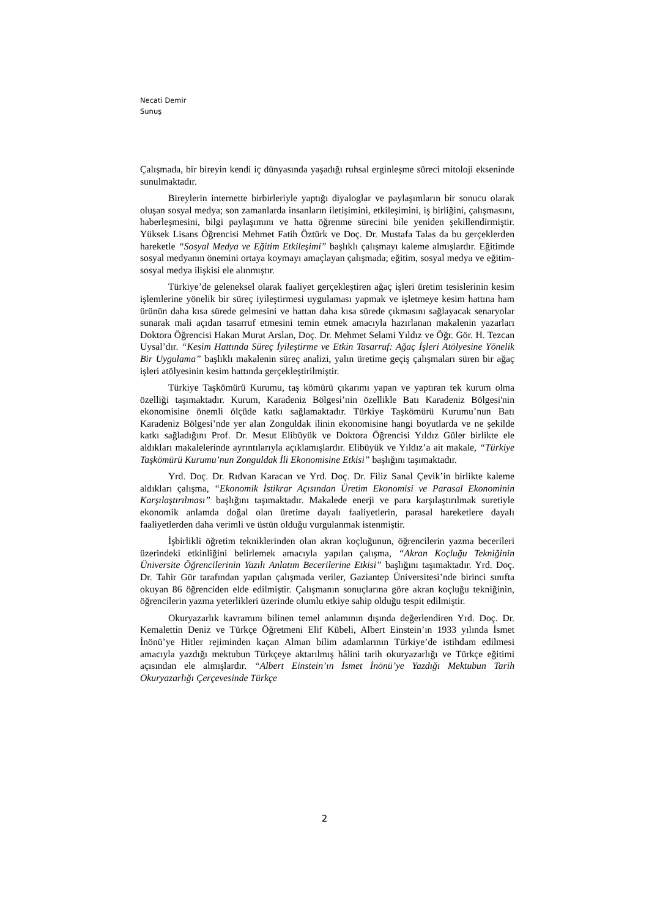Necati Demir
Sunuş
Çalışmada, bir bireyin kendi iç dünyasında yaşadığı ruhsal erginleşme süreci mitoloji ekseninde sunulmaktadır.
Bireylerin internette birbirleriyle yaptığı diyaloglar ve paylaşımların bir sonucu olarak oluşan sosyal medya; son zamanlarda insanların iletişimini, etkileşimini, iş birliğini, çalışmasını, haberleşmesini, bilgi paylaşımını ve hatta öğrenme sürecini bile yeniden şekillendirmiştir. Yüksek Lisans Öğrencisi Mehmet Fatih Öztürk ve Doç. Dr. Mustafa Talas da bu gerçeklerden hareketle “Sosyal Medya ve Eğitim Etkileşimi” başlıklı çalışmayı kaleme almışlardır. Eğitimde sosyal medyanın önemini ortaya koymayı amaçlayan çalışmada; eğitim, sosyal medya ve eğitim-sosyal medya ilişkisi ele alınmıştır.
Türkiye’de geleneksel olarak faaliyet gerçekleştiren ağaç işleri üretim tesislerinin kesim işlemlerine yönelik bir süreç iyileştirmesi uygulaması yapmak ve işletmeye kesim hattına ham ürünün daha kısa sürede gelmesini ve hattan daha kısa sürede çıkmasını sağlayacak senaryolar sunarak mali açıdan tasarruf etmesini temin etmek amacıyla hazırlanan makalenin yazarları Doktora Öğrencisi Hakan Murat Arslan, Doç. Dr. Mehmet Selami Yıldız ve Öğr. Gör. H. Tezcan Uysal’dır. “Kesim Hattında Süreç İyileştirme ve Etkin Tasarruf: Ağaç İşleri Atölyesine Yönelik Bir Uygulama” başlıklı makalenin süreç analizi, yalın üretime geçiş çalışmaları süren bir ağaç işleri atölyesinin kesim hattında gerçekleştirilmiştir.
Türkiye Taşkömürü Kurumu, taş kömürü çıkarımı yapan ve yaptıran tek kurum olma özelliği taşımaktadır. Kurum, Karadeniz Bölgesi’nin özellikle Batı Karadeniz Bölgesi'nin ekonomisine önemli ölçüde katkı sağlamaktadır. Türkiye Taşkömürü Kurumu’nun Batı Karadeniz Bölgesi’nde yer alan Zonguldak ilinin ekonomisine hangi boyutlarda ve ne şekilde katkı sağladığını Prof. Dr. Mesut Elibüyük ve Doktora Öğrencisi Yıldız Güler birlikte ele aldıkları makalelerinde ayrıntılarıyla açıklamışlardır. Elibüyük ve Yıldız’a ait makale, “Türkiye Taşkömürü Kurumu’nun Zonguldak İli Ekonomisine Etkisi” başlığını taşımaktadır.
Yrd. Doç. Dr. Rıdvan Karacan ve Yrd. Doç. Dr. Filiz Sanal Çevik’in birlikte kaleme aldıkları çalışma, “Ekonomik İstikrar Açısından Üretim Ekonomisi ve Parasal Ekonominin Karşılaştırılması” başlığını taşımaktadır. Makalede enerji ve para karşılaştırılmak suretiyle ekonomik anlamda doğal olan üretime dayalı faaliyetlerin, parasal hareketlere dayalı faaliyetlerden daha verimli ve üstün olduğu vurgulanmak istenmiştir.
İşbirlikli öğretim tekniklerinden olan akran koçluğunun, öğrencilerin yazma becerileri üzerindeki etkinliğini belirlemek amacıyla yapılan çalışma, “Akran Koçluğu Tekniğinin Üniversite Öğrencilerinin Yazılı Anlatım Becerilerine Etkisi” başlığını taşımaktadır. Yrd. Doç. Dr. Tahir Gür tarafından yapılan çalışmada veriler, Gaziantep Üniversitesi’nde birinci sınıfta okuyan 86 öğrenciden elde edilmiştir. Çalışmanın sonuçlarına göre akran koçluğu tekniğinin, öğrencilerin yazma yeterlikleri üzerinde olumlu etkiye sahip olduğu tespit edilmiştir.
Okuryazarlık kavramını bilinen temel anlamının dışında değerlendiren Yrd. Doç. Dr. Kemalettin Deniz ve Türkçe Öğretmeni Elif Kübeli, Albert Einstein’ın 1933 yılında İsmet İnönü’ye Hitler rejiminden kaçan Alman bilim adamlarının Türkiye’de istihdam edilmesi amacıyla yazdığı mektubun Türkçeye aktarılmış hâlini tarih okuryazarlığı ve Türkçe eğitimi açısından ele almışlardır. “Albert Einstein’ın İsmet İnönü’ye Yazdığı Mektubun Tarih Okuryazarlığı Çerçevesinde Türkçe
2